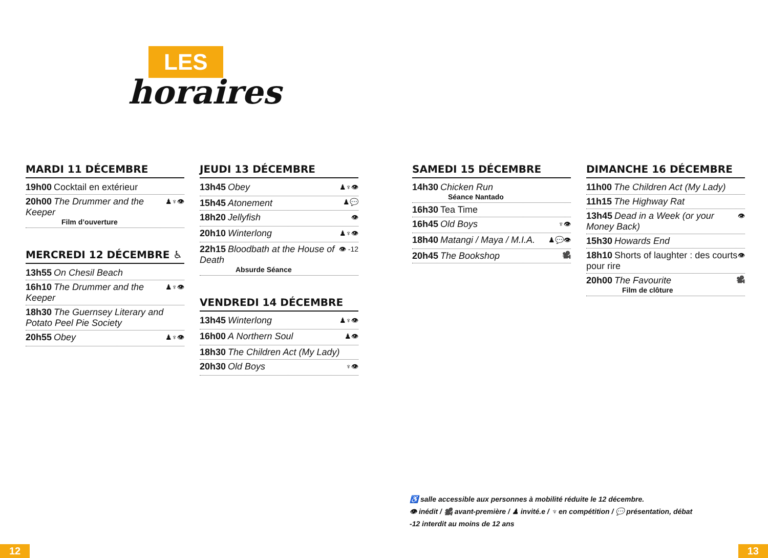LES
horaires
MARDI 11 DÉCEMBRE
19h00 Cocktail en extérieur
20h00 The Drummer and the Keeper
Film d’ouverture ♟♆👁
MERCREDI 12 DÉCEMBRE ♿
13h55 On Chesil Beach
16h10 The Drummer and the Keeper ♟♆👁
18h30 The Guernsey Literary and Potato Peel Pie Society
20h55 Obey ♟♆👁
JEUDI 13 DÉCEMBRE
13h45 Obey ♟♆👁
15h45 Atonement ♟💬
18h20 Jellyfish 👁
20h10 Winterlong ♟♆👁
22h15 Bloodbath at the House of Death
Absurde Séance 👁 -12
VENDREDI 14 DÉCEMBRE
13h45 Winterlong ♟♆👁
16h00 A Northern Soul ♟👁
18h30 The Children Act (My Lady)
20h30 Old Boys ♆👁
SAMEDI 15 DÉCEMBRE
14h30 Chicken Run
Séance Nantado
16h30 Tea Time
16h45 Old Boys ♆👁
18h40 Matangi / Maya / M.I.A. ♟💬👁
20h45 The Bookshop 🎥
DIMANCHE 16 DÉCEMBRE
11h00 The Children Act (My Lady)
11h15 The Highway Rat
13h45 Dead in a Week (or your Money Back) 👁
15h30 Howards End
18h10 Shorts of laughter : des courts pour rire 👁
20h00 The Favourite
Film de clôture 🎥
♿ salle accessible aux personnes à mobilité réduite le 12 décembre.
👁 inédit / 🎥 avant-première / ♟ invité.e / ♆ en compétition / 💬 présentation, débat
-12 interdit au moins de 12 ans
12 13